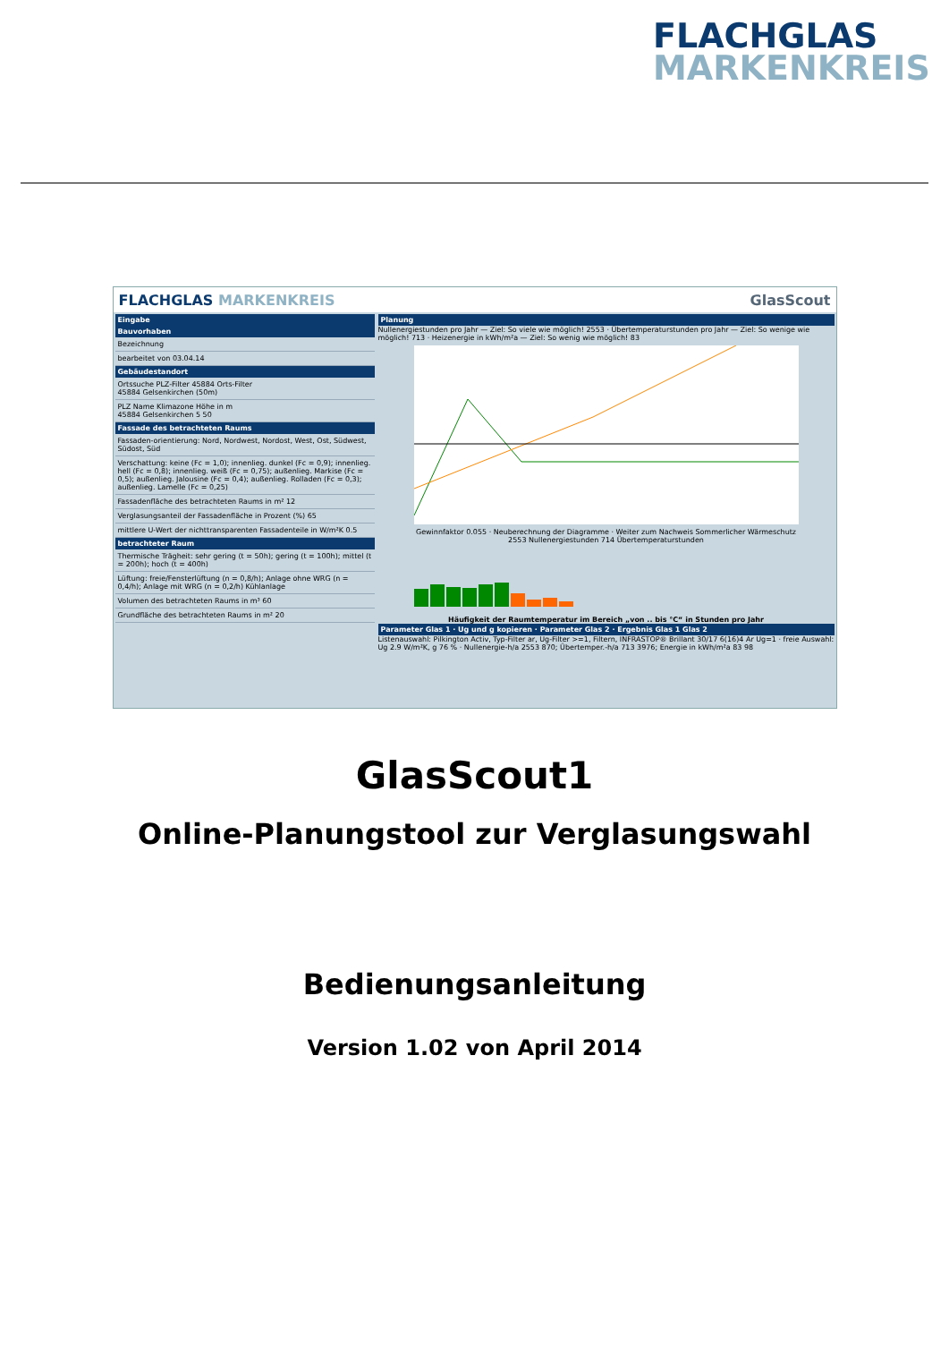FLACHGLAS
MARKENKREIS
FLACHGLAS MARKENKREIS GlasScout
Eingabe
Bauvorhaben
Bezeichnung
bearbeitet von 03.04.14
Gebäudestandort
Ortssuche PLZ-Filter 45884 Orts-Filter
45884 Gelsenkirchen (50m)
PLZ Name Klimazone Höhe in m
45884 Gelsenkirchen 5 50
Fassade des betrachteten Raums
Fassaden-orientierung: Nord, Nordwest, Nordost, West, Ost, Südwest, Südost, Süd
Verschattung: keine (Fc = 1,0); innenlieg. dunkel (Fc = 0,9); innenlieg. hell (Fc = 0,8); innenlieg. weiß (Fc = 0,75); außenlieg. Markise (Fc = 0,5); außenlieg. Jalousine (Fc = 0,4); außenlieg. Rolladen (Fc = 0,3); außenlieg. Lamelle (Fc = 0,25)
Fassadenfläche des betrachteten Raums in m² 12
Verglasungsanteil der Fassadenfläche in Prozent (%) 65
mittlere U-Wert der nichttransparenten Fassadenteile in W/m²K 0.5
betrachteter Raum
Thermische Trägheit: sehr gering (t = 50h); gering (t = 100h); mittel (t = 200h); hoch (t = 400h)
Lüftung: freie/Fensterlüftung (n = 0,8/h); Anlage ohne WRG (n = 0,4/h); Anlage mit WRG (n = 0,2/h) Kühlanlage
Volumen des betrachteten Raums in m³ 60
Grundfläche des betrachteten Raums in m² 20
Planung
Nullenergiestunden pro Jahr — Ziel: So viele wie möglich! 2553 · Übertemperaturstunden pro Jahr — Ziel: So wenige wie möglich! 713 · Heizenergie in kWh/m²a — Ziel: So wenig wie möglich! 83
Gewinnfaktor 0.055 · Neuberechnung der Diagramme · Weiter zum Nachweis Sommerlicher Wärmeschutz
2553 Nullenergiestunden 714 Übertemperaturstunden
Häufigkeit der Raumtemperatur im Bereich „von .. bis °C“ in Stunden pro Jahr
Parameter Glas 1 · Ug und g kopieren · Parameter Glas 2 · Ergebnis Glas 1 Glas 2
Listenauswahl: Pilkington Activ, Typ-Filter ar, Ug-Filter >=1, Filtern, INFRASTOP® Brillant 30/17 6(16)4 Ar Ug=1 · freie Auswahl: Ug 2.9 W/m²K, g 76 % · Nullenergie-h/a 2553 870; Übertemper.-h/a 713 3976; Energie in kWh/m²a 83 98
GlasScout1
Online-Planungstool zur Verglasungswahl
Bedienungsanleitung
Version 1.02 von April 2014